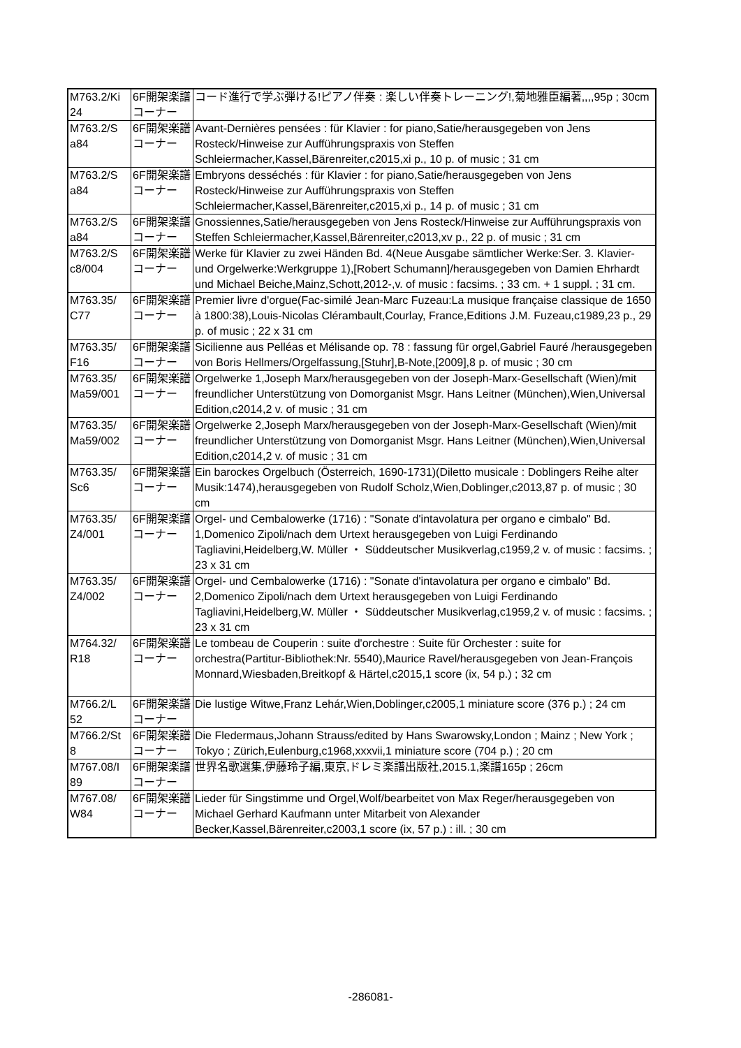| M763.2/Ki 24 | 6F開架楽譜コーナー | コード進行で学ぶ弾ける!ピアノ伴奏 : 楽しい伴奏トレーニング!,菊地雅臣編著,,,,95p ; 30cm |
| M763.2/S a84 | 6F開架楽譜コーナー | Avant-Dernières pensées : für Klavier : for piano,Satie/herausgegeben von Jens Rosteck/Hinweise zur Aufführungspraxis von Steffen Schleiermacher,Kassel,Bärenreiter,c2015,xi p., 10 p. of music ; 31 cm |
| M763.2/S a84 | 6F開架楽譜コーナー | Embryons desséchés : für Klavier : for piano,Satie/herausgegeben von Jens Rosteck/Hinweise zur Aufführungspraxis von Steffen Schleiermacher,Kassel,Bärenreiter,c2015,xi p., 14 p. of music ; 31 cm |
| M763.2/S a84 | 6F開架楽譜コーナー | Gnossiennes,Satie/herausgegeben von Jens Rosteck/Hinweise zur Aufführungspraxis von Steffen Schleiermacher,Kassel,Bärenreiter,c2013,xv p., 22 p. of music ; 31 cm |
| M763.2/S c8/004 | 6F開架楽譜コーナー | Werke für Klavier zu zwei Händen Bd. 4(Neue Ausgabe sämtlicher Werke:Ser. 3. Klavier- und Orgelwerke:Werkgruppe 1),[Robert Schumann]/herausgegeben von Damien Ehrhardt und Michael Beiche,Mainz,Schott,2012-,v. of music : facsims. ; 33 cm. + 1 suppl. ; 31 cm. |
| M763.35/ C77 | 6F開架楽譜コーナー | Premier livre d'orgue(Fac-similé Jean-Marc Fuzeau:La musique française classique de 1650 à 1800:38),Louis-Nicolas Clérambault,Courlay, France,Editions J.M. Fuzeau,c1989,23 p., 29 p. of music ; 22 x 31 cm |
| M763.35/ F16 | 6F開架楽譜コーナー | Sicilienne aus Pelléas et Mélisande op. 78 : fassung für orgel,Gabriel Fauré /herausgegeben von Boris Hellmers/Orgelfassung,[Stuhr],B-Note,[2009],8 p. of music ; 30 cm |
| M763.35/ Ma59/001 | 6F開架楽譜コーナー | Orgelwerke 1,Joseph Marx/herausgegeben von der Joseph-Marx-Gesellschaft (Wien)/mit freundlicher Unterstützung von Domorganist Msgr. Hans Leitner (München),Wien,Universal Edition,c2014,2 v. of music ; 31 cm |
| M763.35/ Ma59/002 | 6F開架楽譜コーナー | Orgelwerke 2,Joseph Marx/herausgegeben von der Joseph-Marx-Gesellschaft (Wien)/mit freundlicher Unterstützung von Domorganist Msgr. Hans Leitner (München),Wien,Universal Edition,c2014,2 v. of music ; 31 cm |
| M763.35/ Sc6 | 6F開架楽譜コーナー | Ein barockes Orgelbuch (Österreich, 1690-1731)(Diletto musicale : Doblingers Reihe alter Musik:1474),herausgegeben von Rudolf Scholz,Wien,Doblinger,c2013,87 p. of music ; 30 cm |
| M763.35/ Z4/001 | 6F開架楽譜コーナー | Orgel- und Cembalowerke (1716) : "Sonate d'intavolatura per organo e cimbalo" Bd. 1,Domenico Zipoli/nach dem Urtext herausgegeben von Luigi Ferdinando Tagliavini,Heidelberg,W. Müller ・ Süddeutscher Musikverlag,c1959,2 v. of music : facsims. ; 23 x 31 cm |
| M763.35/ Z4/002 | 6F開架楽譜コーナー | Orgel- und Cembalowerke (1716) : "Sonate d'intavolatura per organo e cimbalo" Bd. 2,Domenico Zipoli/nach dem Urtext herausgegeben von Luigi Ferdinando Tagliavini,Heidelberg,W. Müller ・ Süddeutscher Musikverlag,c1959,2 v. of music : facsims. ; 23 x 31 cm |
| M764.32/ R18 | 6F開架楽譜コーナー | Le tombeau de Couperin : suite d'orchestre : Suite für Orchester : suite for orchestra(Partitur-Bibliothek:Nr. 5540),Maurice Ravel/herausgegeben von Jean-François Monnard,Wiesbaden,Breitkopf & Härtel,c2015,1 score (ix, 54 p.) ; 32 cm |
| M766.2/L 52 | 6F開架楽譜コーナー | Die lustige Witwe,Franz Lehár,Wien,Doblinger,c2005,1 miniature score (376 p.) ; 24 cm |
| M766.2/St 8 | 6F開架楽譜コーナー | Die Fledermaus,Johann Strauss/edited by Hans Swarowsky,London ; Mainz ; New York ; Tokyo ; Zürich,Eulenburg,c1968,xxxvii,1 miniature score (704 p.) ; 20 cm |
| M767.08/I 89 | 6F開架楽譜コーナー | 世界名歌選集,伊藤玲子編,東京,ドレミ楽譜出版社,2015.1,楽譜165p ; 26cm |
| M767.08/ W84 | 6F開架楽譜コーナー | Lieder für Singstimme und Orgel,Wolf/bearbeitet von Max Reger/herausgegeben von Michael Gerhard Kaufmann unter Mitarbeit von Alexander Becker,Kassel,Bärenreiter,c2003,1 score (ix, 57 p.) : ill. ; 30 cm |
-286081-